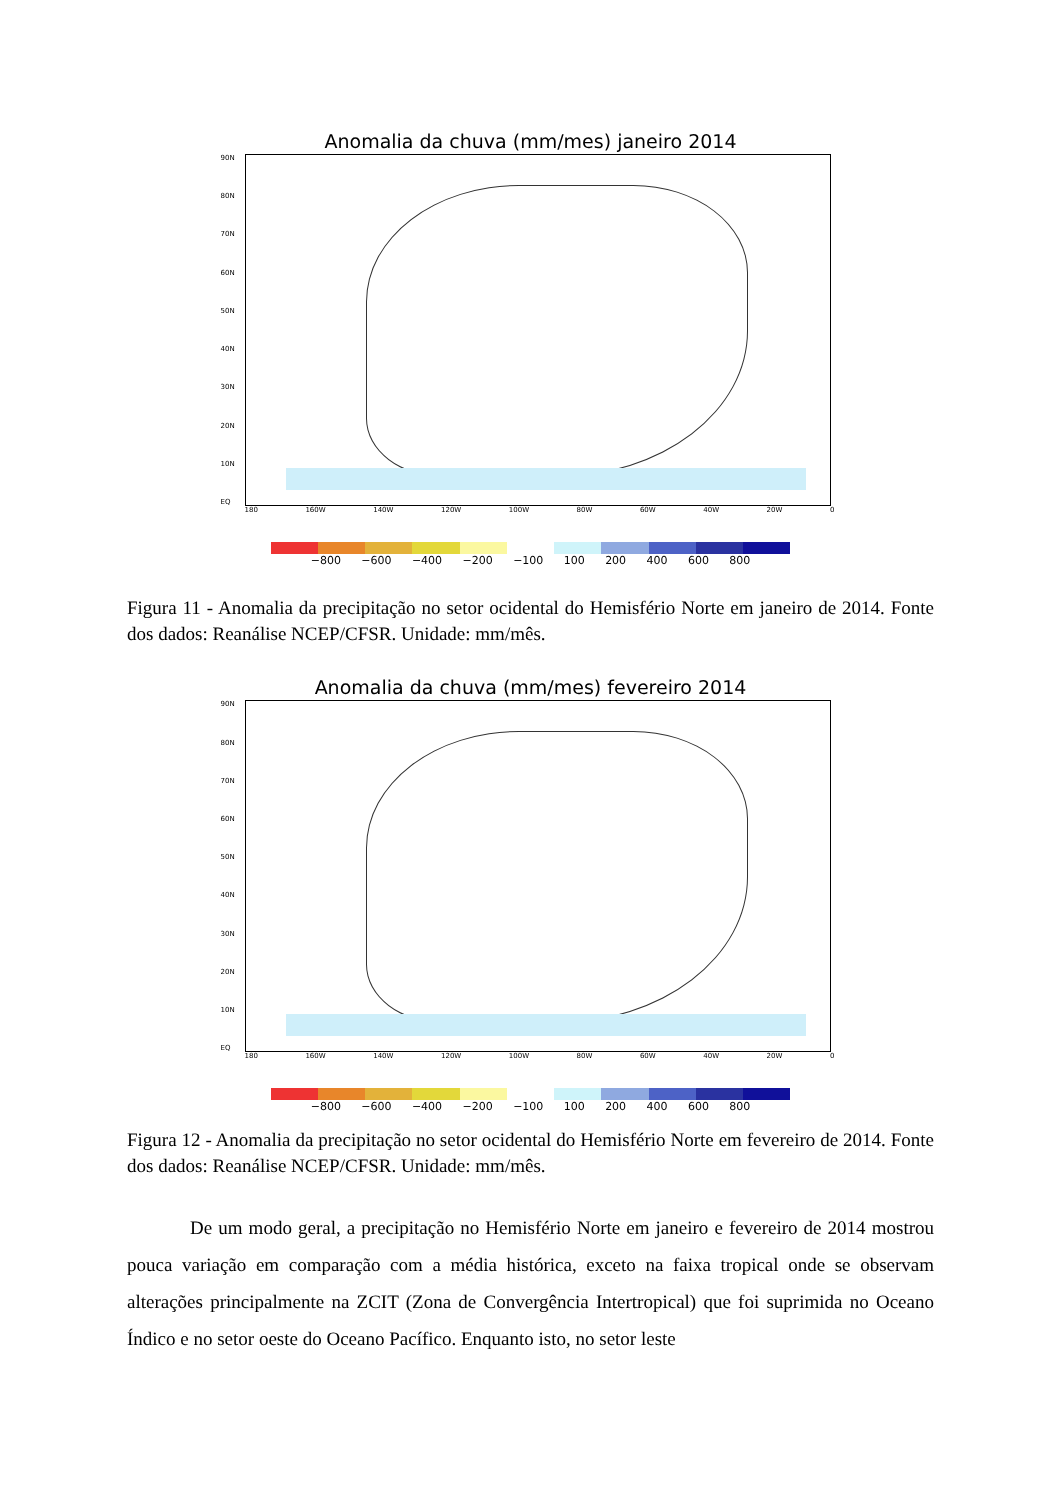Anomalia da chuva (mm/mes) janeiro 2014
90N
80N
70N
60N
50N
40N
30N
20N
10N
EQ
180 160W 140W 120W 100W 80W 60W 40W 20W 0
−800 −600 −400 −200 −100 100 200 400 600 800
Figura 11 - Anomalia da precipitação no setor ocidental do Hemisfério Norte em janeiro de 2014. Fonte dos dados: Reanálise NCEP/CFSR. Unidade: mm/mês.
Anomalia da chuva (mm/mes) fevereiro 2014
90N
80N
70N
60N
50N
40N
30N
20N
10N
EQ
180 160W 140W 120W 100W 80W 60W 40W 20W 0
−800 −600 −400 −200 −100 100 200 400 600 800
Figura 12 - Anomalia da precipitação no setor ocidental do Hemisfério Norte em fevereiro de 2014. Fonte dos dados: Reanálise NCEP/CFSR. Unidade: mm/mês.
De um modo geral, a precipitação no Hemisfério Norte em janeiro e fevereiro de 2014 mostrou pouca variação em comparação com a média histórica, exceto na faixa tropical onde se observam alterações principalmente na ZCIT (Zona de Convergência Intertropical) que foi suprimida no Oceano Índico e no setor oeste do Oceano Pacífico. Enquanto isto, no setor leste